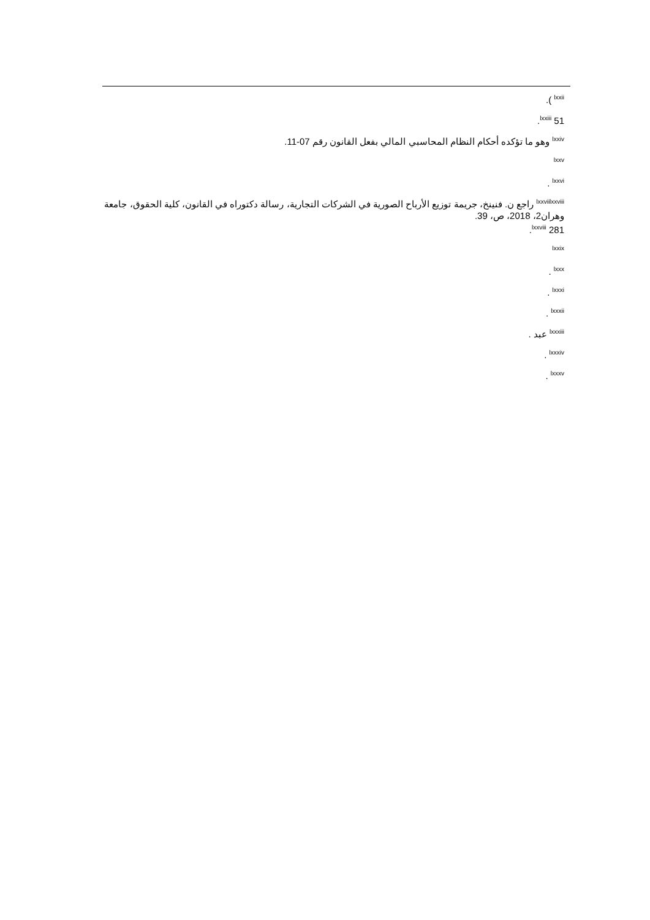<sup>lxxii</sup> ).
<sup>lxxiii</sup> 51.
<sup>lxxiv</sup> وهو ما تؤكده أحكام النظام المحاسبي المالي بفعل القانون رقم 07-11.
<sup>lxxv</sup>
<sup>lxxvi</sup> .
<sup>lxxviilxxviii</sup> راجع ن. فنينخ، جريمة توزيع الأرباح الصورية في الشركات التجارية، رسالة دكتوراه في القانون، كلية الحقوق، جامعة وهران2، 2018، ص، 39.
<sup>lxxviii</sup> 281.
<sup>lxxix</sup>
<sup>lxxx</sup> .
<sup>lxxxi</sup> .
<sup>lxxxii</sup> .
<sup>lxxxiii</sup> عبد .
<sup>lxxxiv</sup> .
<sup>lxxxv</sup> .